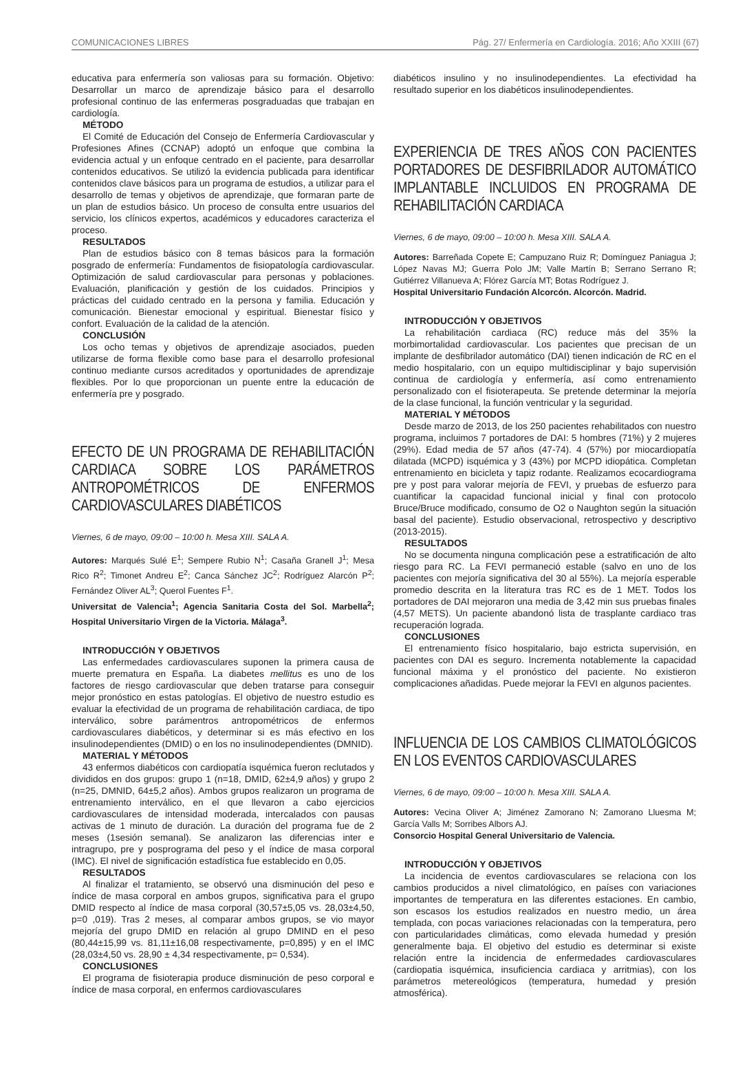COMUNICACIONES LIBRES Pág. 27/ Enfermería en Cardiología. 2016; Año XXIII (67)
educativa para enfermería son valiosas para su formación. Objetivo: Desarrollar un marco de aprendizaje básico para el desarrollo profesional continuo de las enfermeras posgraduadas que trabajan en cardiología.
MÉTODO
El Comité de Educación del Consejo de Enfermería Cardiovascular y Profesiones Afines (CCNAP) adoptó un enfoque que combina la evidencia actual y un enfoque centrado en el paciente, para desarrollar contenidos educativos. Se utilizó la evidencia publicada para identificar contenidos clave básicos para un programa de estudios, a utilizar para el desarrollo de temas y objetivos de aprendizaje, que formaran parte de un plan de estudios básico. Un proceso de consulta entre usuarios del servicio, los clínicos expertos, académicos y educadores caracteriza el proceso.
RESULTADOS
Plan de estudios básico con 8 temas básicos para la formación posgrado de enfermería: Fundamentos de fisiopatología cardiovascular. Optimización de salud cardiovascular para personas y poblaciones. Evaluación, planificación y gestión de los cuidados. Principios y prácticas del cuidado centrado en la persona y familia. Educación y comunicación. Bienestar emocional y espiritual. Bienestar físico y confort. Evaluación de la calidad de la atención.
CONCLUSIÓN
Los ocho temas y objetivos de aprendizaje asociados, pueden utilizarse de forma flexible como base para el desarrollo profesional continuo mediante cursos acreditados y oportunidades de aprendizaje flexibles. Por lo que proporcionan un puente entre la educación de enfermería pre y posgrado.
EFECTO DE UN PROGRAMA DE REHABILITACIÓN CARDIACA SOBRE LOS PARÁMETROS ANTROPOMÉTRICOS DE ENFERMOS CARDIOVASCULARES DIABÉTICOS
Viernes, 6 de mayo, 09:00 – 10:00 h. Mesa XIII. SALA A.
Autores: Marqués Sulé E<sup>1</sup>; Sempere Rubio N<sup>1</sup>; Casaña Granell J<sup>1</sup>; Mesa Rico R<sup>2</sup>; Timonet Andreu E<sup>2</sup>; Canca Sánchez JC<sup>2</sup>; Rodríguez Alarcón P<sup>2</sup>; Fernández Oliver AL<sup>3</sup>; Querol Fuentes F<sup>1</sup>.
Universitat de Valencia<sup>1</sup>; Agencia Sanitaria Costa del Sol. Marbella<sup>2</sup>; Hospital Universitario Virgen de la Victoria. Málaga<sup>3</sup>.
INTRODUCCIÓN Y OBJETIVOS
Las enfermedades cardiovasculares suponen la primera causa de muerte prematura en España. La diabetes mellitus es uno de los factores de riesgo cardiovascular que deben tratarse para conseguir mejor pronóstico en estas patologías. El objetivo de nuestro estudio es evaluar la efectividad de un programa de rehabilitación cardiaca, de tipo interválico, sobre parámentros antropométricos de enfermos cardiovasculares diabéticos, y determinar si es más efectivo en los insulinodependientes (DMID) o en los no insulinodependientes (DMNID).
MATERIAL Y MÉTODOS
43 enfermos diabéticos con cardiopatía isquémica fueron reclutados y divididos en dos grupos: grupo 1 (n=18, DMID, 62±4,9 años) y grupo 2 (n=25, DMNID, 64±5,2 años). Ambos grupos realizaron un programa de entrenamiento interválico, en el que llevaron a cabo ejercicios cardiovasculares de intensidad moderada, intercalados con pausas activas de 1 minuto de duración. La duración del programa fue de 2 meses (1sesión semanal). Se analizaron las diferencias inter e intragrupo, pre y posprograma del peso y el índice de masa corporal (IMC). El nivel de significación estadística fue establecido en 0,05.
RESULTADOS
Al finalizar el tratamiento, se observó una disminución del peso e índice de masa corporal en ambos grupos, significativa para el grupo DMID respecto al índice de masa corporal (30,57±5,05 vs. 28,03±4,50, p=0 ,019). Tras 2 meses, al comparar ambos grupos, se vio mayor mejoría del grupo DMID en relación al grupo DMIND en el peso (80,44±15,99 vs. 81,11±16,08 respectivamente, p=0,895) y en el IMC (28,03±4,50 vs. 28,90 ± 4,34 respectivamente, p= 0,534).
CONCLUSIONES
El programa de fisioterapia produce disminución de peso corporal e índice de masa corporal, en enfermos cardiovasculares
diabéticos insulino y no insulinodependientes. La efectividad ha resultado superior en los diabéticos insulinodependientes.
EXPERIENCIA DE TRES AÑOS CON PACIENTES PORTADORES DE DESFIBRILADOR AUTOMÁTICO IMPLANTABLE INCLUIDOS EN PROGRAMA DE REHABILITACIÓN CARDIACA
Viernes, 6 de mayo, 09:00 – 10:00 h. Mesa XIII. SALA A.
Autores: Barreñada Copete E; Campuzano Ruiz R; Domínguez Paniagua J; López Navas MJ; Guerra Polo JM; Valle Martín B; Serrano Serrano R; Gutiérrez Villanueva A; Flórez García MT; Botas Rodríguez J.
Hospital Universitario Fundación Alcorcón. Alcorcón. Madrid.
INTRODUCCIÓN Y OBJETIVOS
La rehabilitación cardiaca (RC) reduce más del 35% la morbimortalidad cardiovascular. Los pacientes que precisan de un implante de desfibrilador automático (DAI) tienen indicación de RC en el medio hospitalario, con un equipo multidisciplinar y bajo supervisión continua de cardiología y enfermería, así como entrenamiento personalizado con el fisioterapeuta. Se pretende determinar la mejoría de la clase funcional, la función ventricular y la seguridad.
MATERIAL Y MÉTODOS
Desde marzo de 2013, de los 250 pacientes rehabilitados con nuestro programa, incluimos 7 portadores de DAI: 5 hombres (71%) y 2 mujeres (29%). Edad media de 57 años (47-74). 4 (57%) por miocardiopatía dilatada (MCPD) isquémica y 3 (43%) por MCPD idiopática. Completan entrenamiento en bicicleta y tapiz rodante. Realizamos ecocardiograma pre y post para valorar mejoría de FEVI, y pruebas de esfuerzo para cuantificar la capacidad funcional inicial y final con protocolo Bruce/Bruce modificado, consumo de O2 o Naughton según la situación basal del paciente). Estudio observacional, retrospectivo y descriptivo (2013-2015).
RESULTADOS
No se documenta ninguna complicación pese a estratificación de alto riesgo para RC. La FEVI permaneció estable (salvo en uno de los pacientes con mejoría significativa del 30 al 55%). La mejoría esperable promedio descrita en la literatura tras RC es de 1 MET. Todos los portadores de DAI mejoraron una media de 3,42 min sus pruebas finales (4,57 METS). Un paciente abandonó lista de trasplante cardiaco tras recuperación lograda.
CONCLUSIONES
El entrenamiento físico hospitalario, bajo estricta supervisión, en pacientes con DAI es seguro. Incrementa notablemente la capacidad funcional máxima y el pronóstico del paciente. No existieron complicaciones añadidas. Puede mejorar la FEVI en algunos pacientes.
INFLUENCIA DE LOS CAMBIOS CLIMATOLÓGICOS EN LOS EVENTOS CARDIOVASCULARES
Viernes, 6 de mayo, 09:00 – 10:00 h. Mesa XIII. SALA A.
Autores: Vecina Oliver A; Jiménez Zamorano N; Zamorano Lluesma M; García Valls M; Sorribes Albors AJ.
Consorcio Hospital General Universitario de Valencia.
INTRODUCCIÓN Y OBJETIVOS
La incidencia de eventos cardiovasculares se relaciona con los cambios producidos a nivel climatológico, en países con variaciones importantes de temperatura en las diferentes estaciones. En cambio, son escasos los estudios realizados en nuestro medio, un área templada, con pocas variaciones relacionadas con la temperatura, pero con particularidades climáticas, como elevada humedad y presión generalmente baja. El objetivo del estudio es determinar si existe relación entre la incidencia de enfermedades cardiovasculares (cardiopatia isquémica, insuficiencia cardiaca y arritmias), con los parámetros metereológicos (temperatura, humedad y presión atmosférica).